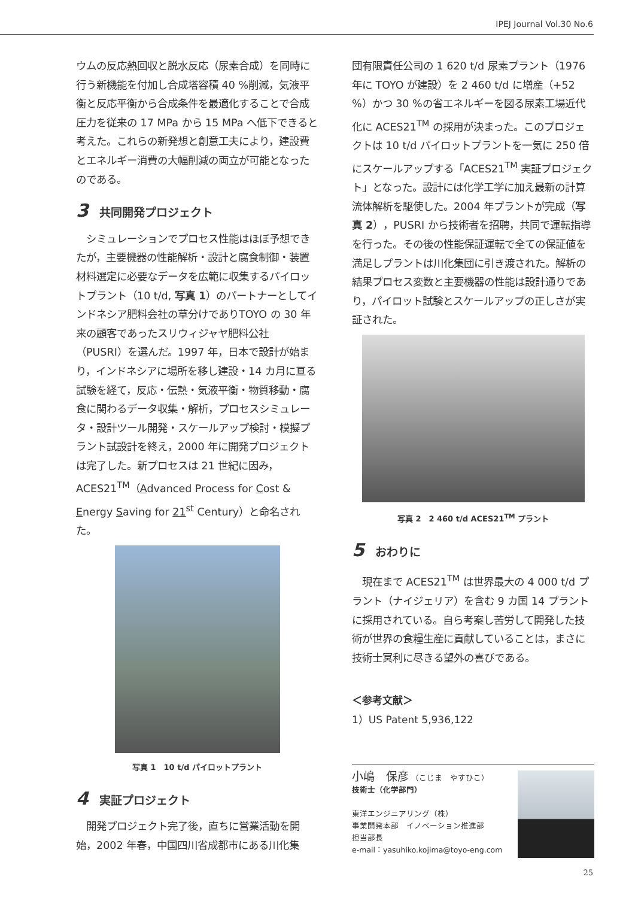IPEJ Journal Vol.30 No.6
ウムの反応熱回収と脱水反応（尿素合成）を同時に行う新機能を付加し合成塔容積 40 %削減，気液平衡と反応平衡から合成条件を最適化することで合成圧力を従来の 17 MPa から 15 MPa へ低下できると考えた。これらの新発想と創意工夫により，建設費とエネルギー消費の大幅削減の両立が可能となったのである。
3 共同開発プロジェクト
　シミュレーションでプロセス性能はほぼ予想できたが，主要機器の性能解析・設計と腐食制御・装置材料選定に必要なデータを広範に収集するパイロットプラント（10 t/d, 写真 1）のパートナーとしてインドネシア肥料会社の草分けでありTOYO の 30 年来の顧客であったスリウィジャヤ肥料公社（PUSRI）を選んだ。1997 年，日本で設計が始まり，インドネシアに場所を移し建設・14 カ月に亘る試験を経て，反応・伝熱・気液平衡・物質移動・腐食に関わるデータ収集・解析，プロセスシミュレータ・設計ツール開発・スケールアップ検討・模擬プラント試設計を終え，2000 年に開発プロジェクトは完了した。新プロセスは 21 世紀に因み，ACES21<sup>TM</sup>（Advanced Process for Cost & Energy Saving for 21<sup>st</sup> Century）と命名された。
写真 1　10 t/d パイロットプラント
4 実証プロジェクト
　開発プロジェクト完了後，直ちに営業活動を開始，2002 年春，中国四川省成都市にある川化集
団有限責任公司の 1 620 t/d 尿素プラント（1976 年に TOYO が建設）を 2 460 t/d に増産（+52 %）かつ 30 %の省エネルギーを図る尿素工場近代化に ACES21<sup>TM</sup> の採用が決まった。このプロジェクトは 10 t/d パイロットプラントを一気に 250 倍にスケールアップする「ACES21<sup>TM</sup> 実証プロジェクト」となった。設計には化学工学に加え最新の計算流体解析を駆使した。2004 年プラントが完成（写真 2），PUSRI から技術者を招聘，共同で運転指導を行った。その後の性能保証運転で全ての保証値を満足しプラントは川化集団に引き渡された。解析の結果プロセス変数と主要機器の性能は設計通りであり，パイロット試験とスケールアップの正しさが実証された。
写真 2　2 460 t/d ACES21<sup>TM</sup> プラント
5 おわりに
　現在まで ACES21<sup>TM</sup> は世界最大の 4 000 t/d プラント（ナイジェリア）を含む 9 カ国 14 プラントに採用されている。自ら考案し苦労して開発した技術が世界の食糧生産に貢献していることは，まさに技術士冥利に尽きる望外の喜びである。
＜参考文献＞
1）US Patent 5,936,122
小嶋　保彦 （こじま　やすひこ）
技術士（化学部門）
東洋エンジニアリング（株）
事業開発本部　イノベーション推進部
担当部長
e-mail：yasuhiko.kojima@toyo-eng.com
25